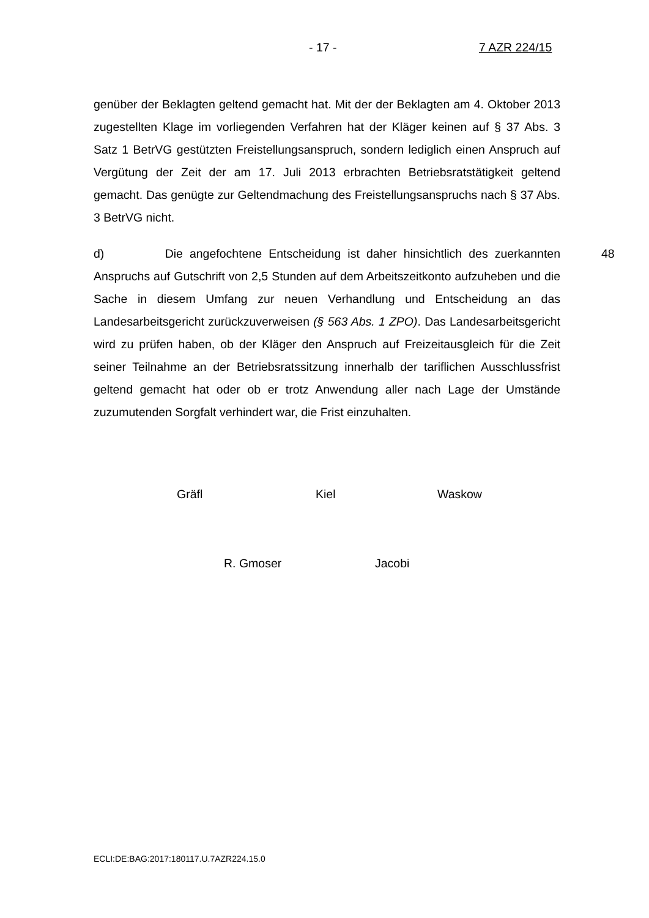- 17 - 7 AZR 224/15
genüber der Beklagten geltend gemacht hat. Mit der der Beklagten am 4. Oktober 2013 zugestellten Klage im vorliegenden Verfahren hat der Kläger keinen auf § 37 Abs. 3 Satz 1 BetrVG gestützten Freistellungsanspruch, sondern lediglich einen Anspruch auf Vergütung der Zeit der am 17. Juli 2013 erbrachten Betriebsratstätigkeit geltend gemacht. Das genügte zur Geltendmachung des Freistellungsanspruchs nach § 37 Abs. 3 BetrVG nicht.
d) Die angefochtene Entscheidung ist daher hinsichtlich des zuerkannten Anspruchs auf Gutschrift von 2,5 Stunden auf dem Arbeitszeitkonto aufzuheben und die Sache in diesem Umfang zur neuen Verhandlung und Entscheidung an das Landesarbeitsgericht zurückzuverweisen (§ 563 Abs. 1 ZPO). Das Landesarbeitsgericht wird zu prüfen haben, ob der Kläger den Anspruch auf Freizeitausgleich für die Zeit seiner Teilnahme an der Betriebsratssitzung innerhalb der tariflichen Ausschlussfrist geltend gemacht hat oder ob er trotz Anwendung aller nach Lage der Umstände zuzumutenden Sorgfalt verhindert war, die Frist einzuhalten.
48
Gräfl Kiel Waskow
R. Gmoser Jacobi
ECLI:DE:BAG:2017:180117.U.7AZR224.15.0